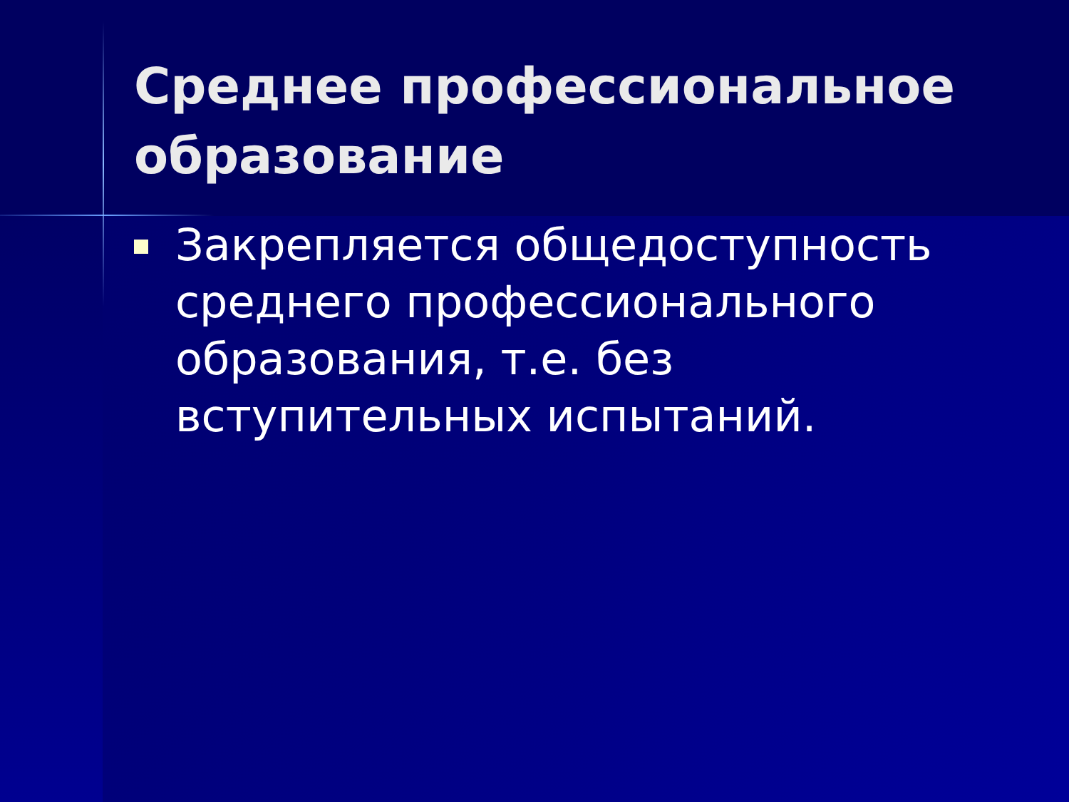Среднее профессиональное образование
Закрепляется общедоступность среднего профессионального образования, т.е. без вступительных испытаний.